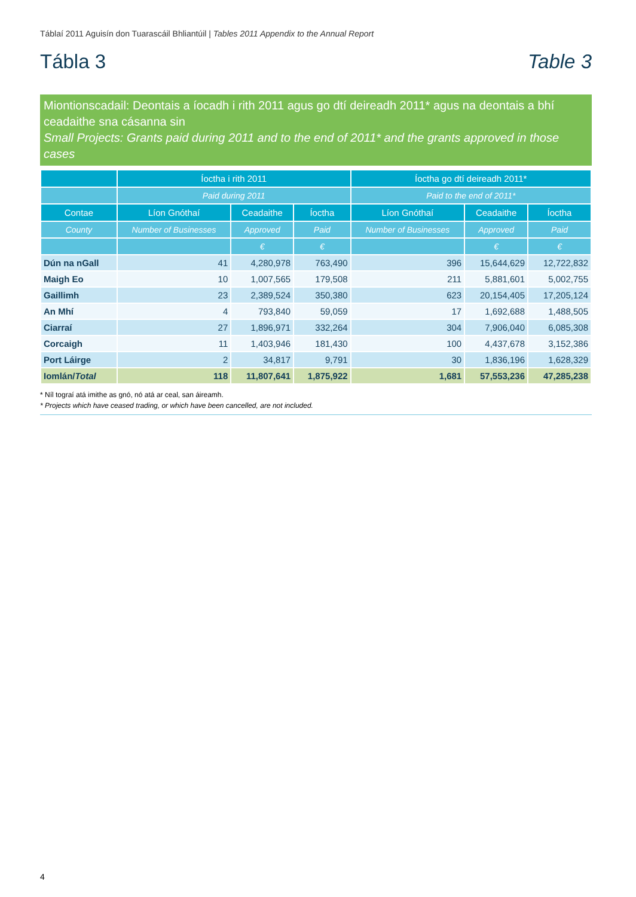Táblaí 2011 Aguisín don Tuarascáil Bhliantúil | Tables 2011 Appendix to the Annual Report
Tábla 3 Table 3
Miontionscadail: Deontais a íocadh i rith 2011 agus go dtí deireadh 2011* agus na deontais a bhí ceadaithe sna cásanna sin
Small Projects: Grants paid during 2011 and to the end of 2011* and the grants approved in those cases
| | Íoctha i rith 2011 | | | Íoctha go dtí deireadh 2011* | | |
| --- | --- | --- | --- | --- | --- | --- |
| | Paid during 2011 | | | Paid to the end of 2011* | | |
| Contae | Líon Gnóthaí | Ceadaithe | Íoctha | Líon Gnóthaí | Ceadaithe | Íoctha |
| County | Number of Businesses | Approved | Paid | Number of Businesses | Approved | Paid |
| | | € | € | | € | € |
| Dún na nGall | 41 | 4,280,978 | 763,490 | 396 | 15,644,629 | 12,722,832 |
| Maigh Eo | 10 | 1,007,565 | 179,508 | 211 | 5,881,601 | 5,002,755 |
| Gaillimh | 23 | 2,389,524 | 350,380 | 623 | 20,154,405 | 17,205,124 |
| An Mhí | 4 | 793,840 | 59,059 | 17 | 1,692,688 | 1,488,505 |
| Ciarraí | 27 | 1,896,971 | 332,264 | 304 | 7,906,040 | 6,085,308 |
| Corcaigh | 11 | 1,403,946 | 181,430 | 100 | 4,437,678 | 3,152,386 |
| Port Láirge | 2 | 34,817 | 9,791 | 30 | 1,836,196 | 1,628,329 |
| Iomlán/ Total | 118 | 11,807,641 | 1,875,922 | 1,681 | 57,553,236 | 47,285,238 |
* Níl tograí atá imithe as gnó, nó atá ar ceal, san áireamh.
* Projects which have ceased trading, or which have been cancelled, are not included.
4